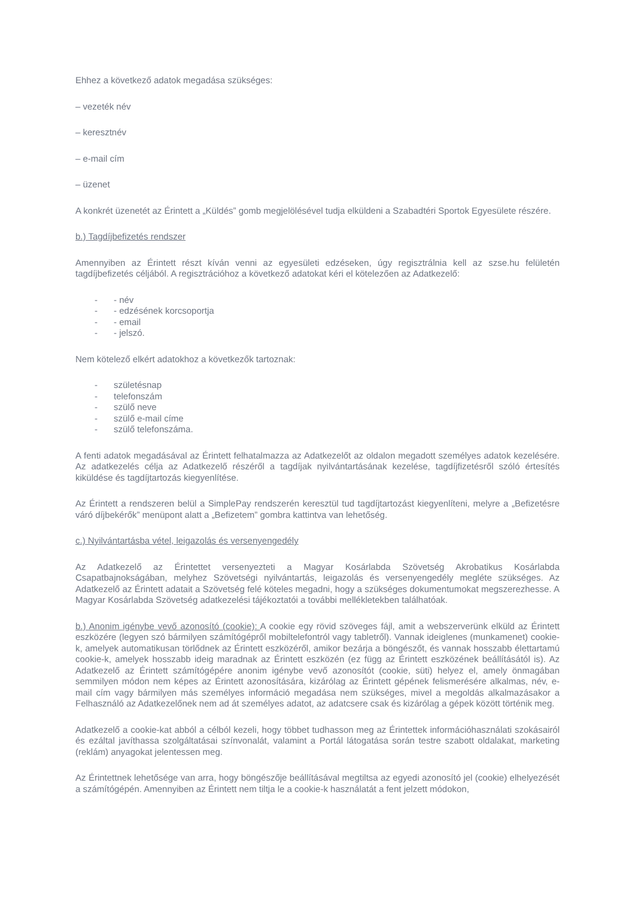Ehhez a következő adatok megadása szükséges:
– vezeték név
– keresztnév
– e-mail cím
– üzenet
A konkrét üzenetét az Érintett a „Küldés” gomb megjelölésével tudja elküldeni a Szabadtéri Sportok Egyesülete részére.
b.) Tagdíjbefizetés rendszer
Amennyiben az Érintett részt kíván venni az egyesületi edzéseken, úgy regisztrálnia kell az szse.hu felületén tagdíjbefizetés céljából. A regisztrációhoz a következő adatokat kéri el kötelezően az Adatkezelő:
- - név
- - edzésének korcsoportja
- - email
- - jelszó.
Nem kötelező elkért adatokhoz a következők tartoznak:
- születésnap
- telefonszám
- szülő neve
- szülő e-mail címe
- szülő telefonszáma.
A fenti adatok megadásával az Érintett felhatalmazza az Adatkezelőt az oldalon megadott személyes adatok kezelésére. Az adatkezelés célja az Adatkezelő részéről a tagdíjak nyilvántartásának kezelése, tagdíjfizetésről szóló értesítés kiküldése és tagdíjtartozás kiegyenlítése.
Az Érintett a rendszeren belül a SimplePay rendszerén keresztül tud tagdíjtartozást kiegyenlíteni, melyre a „Befizetésre váró díjbekérők” menüpont alatt a „Befizetem” gombra kattintva van lehetőség.
c.) Nyilvántartásba vétel, leigazolás és versenyengedély
Az Adatkezelő az Érintettet versenyezteti a Magyar Kosárlabda Szövetség Akrobatikus Kosárlabda Csapatbajnokságában, melyhez Szövetségi nyilvántartás, leigazolás és versenyengedély megléte szükséges. Az Adatkezelő az Érintett adatait a Szövetség felé köteles megadni, hogy a szükséges dokumentumokat megszerezhesse. A Magyar Kosárlabda Szövetség adatkezelési tájékoztatói a további mellékletekben találhatóak.
b.) Anonim igénybe vevő azonosító (cookie): A cookie egy rövid szöveges fájl, amit a webszerverünk elküld az Érintett eszközére (legyen szó bármilyen számítógépről mobiltelefontról vagy tabletről). Vannak ideiglenes (munkamenet) cookie-k, amelyek automatikusan törlődnek az Érintett eszközéről, amikor bezárja a böngészőt, és vannak hosszabb élettartamú cookie-k, amelyek hosszabb ideig maradnak az Érintett eszközén (ez függ az Érintett eszközének beállításától is). Az Adatkezelő az Érintett számítógépére anonim igénybe vevő azonosítót (cookie, süti) helyez el, amely önmagában semmilyen módon nem képes az Érintett azonosítására, kizárólag az Érintett gépének felismerésére alkalmas, név, e-mail cím vagy bármilyen más személyes információ megadása nem szükséges, mivel a megoldás alkalmazásakor a Felhasználó az Adatkezelőnek nem ad át személyes adatot, az adatcsere csak és kizárólag a gépek között történik meg.
Adatkezelő a cookie-kat abból a célból kezeli, hogy többet tudhasson meg az Érintettek információhasználati szokásairól és ezáltal javíthassa szolgáltatásai színvonalát, valamint a Portál látogatása során testre szabott oldalakat, marketing (reklám) anyagokat jelentessen meg.
Az Érintettnek lehetősége van arra, hogy böngészője beállításával megtiltsa az egyedi azonosító jel (cookie) elhelyezését a számítógépén. Amennyiben az Érintett nem tiltja le a cookie-k használatát a fent jelzett módokon,